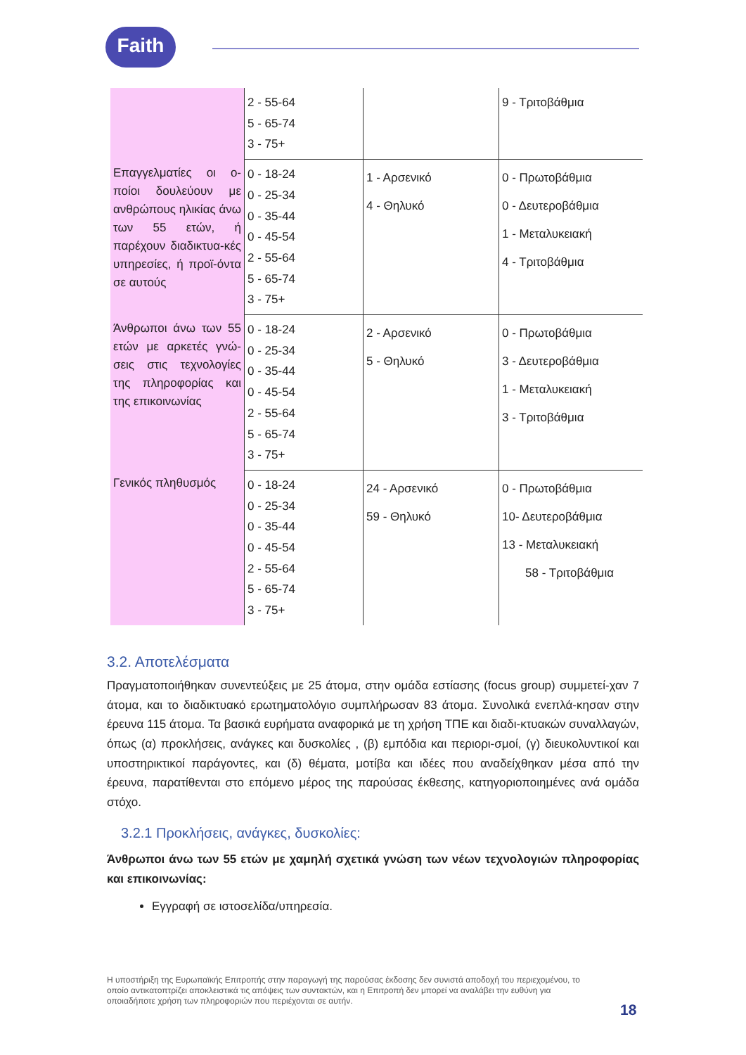Faith
| | 2 - 55-64 5 - 65-74 3 - 75+ | | 9 - Τριτοβάθμια |
| Επαγγελματίες οι ο-ποίοι δουλεύουν με ανθρώπους ηλικίας άνω των 55 ετών, ή παρέχουν διαδικτυα-κές υπηρεσίες, ή προϊ-όντα σε αυτούς | 0 - 18-24 0 - 25-34 0 - 35-44 0 - 45-54 2 - 55-64 5 - 65-74 3 - 75+ | 1 - Αρσενικό 4 - Θηλυκό | 0 - Πρωτοβάθμια 0 - Δευτεροβάθμια 1 - Μεταλυκειακή 4 - Τριτοβάθμια |
| Άνθρωποι άνω των 55 ετών με αρκετές γνώ-σεις στις τεχνολογίες της πληροφορίας και της επικοινωνίας | 0 - 18-24 0 - 25-34 0 - 35-44 0 - 45-54 2 - 55-64 5 - 65-74 3 - 75+ | 2 - Αρσενικό 5 - Θηλυκό | 0 - Πρωτοβάθμια 3 - Δευτεροβάθμια 1 - Μεταλυκειακή 3 - Τριτοβάθμια |
| Γενικός πληθυσμός | 0 - 18-24 0 - 25-34 0 - 35-44 0 - 45-54 2 - 55-64 5 - 65-74 3 - 75+ | 24 - Αρσενικό 59 - Θηλυκό | 0 - Πρωτοβάθμια 10- Δευτεροβάθμια 13 - Μεταλυκειακή 58 - Τριτοβάθμια |
3.2. Αποτελέσματα
Πραγματοποιήθηκαν συνεντεύξεις με 25 άτομα, στην ομάδα εστίασης (focus group) συμμετεί-χαν 7 άτομα, και το διαδικτυακό ερωτηματολόγιο συμπλήρωσαν 83 άτομα. Συνολικά ενεπλά-κησαν στην έρευνα 115 άτομα. Τα βασικά ευρήματα αναφορικά με τη χρήση ΤΠΕ και διαδι-κτυακών συναλλαγών, όπως (α) προκλήσεις, ανάγκες και δυσκολίες , (β) εμπόδια και περιορι-σμοί, (γ) διευκολυντικοί και υποστηρικτικοί παράγοντες, και (δ) θέματα, μοτίβα και ιδέες που αναδείχθηκαν μέσα από την έρευνα, παρατίθενται στο επόμενο μέρος της παρούσας έκθεσης, κατηγοριοποιημένες ανά ομάδα στόχο.
3.2.1 Προκλήσεις, ανάγκες, δυσκολίες:
Άνθρωποι άνω των 55 ετών με χαμηλή σχετικά γνώση των νέων τεχνολογιών πληροφορίας και επικοινωνίας:
Εγγραφή σε ιστοσελίδα/υπηρεσία.
Η υποστήριξη της Ευρωπαϊκής Επιτροπής στην παραγωγή της παρούσας έκδοσης δεν συνιστά αποδοχή του περιεχομένου, το οποίο αντικατοπτρίζει αποκλειστικά τις απόψεις των συντακτών, και η Επιτροπή δεν μπορεί να αναλάβει την ευθύνη για οποιαδήποτε χρήση των πληροφοριών που περιέχονται σε αυτήν.
18